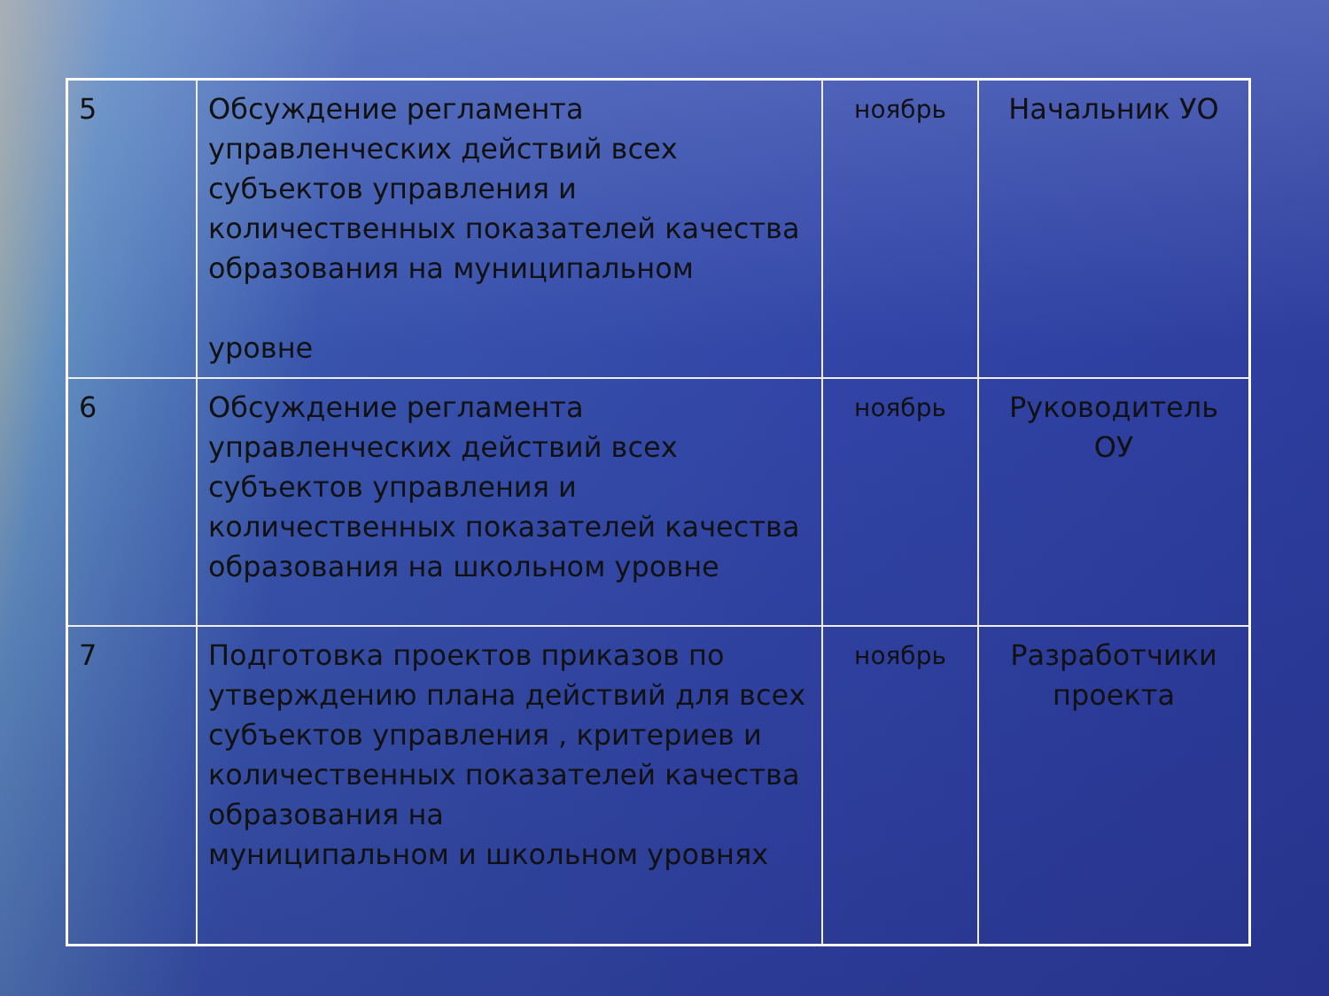| 5 | Обсуждение регламента управленческих действий всех субъектов управления и количественных показателей качества образования на муниципальном уровне | ноябрь | Начальник УО |
| 6 | Обсуждение регламента управленческих действий всех субъектов управления и количественных показателей качества образования на школьном уровне | ноябрь | Руководитель ОУ |
| 7 | Подготовка проектов приказов по утверждению плана действий для всех субъектов управления , критериев и количественных показателей качества образования на муниципальном и школьном уровнях | ноябрь | Разработчики проекта |